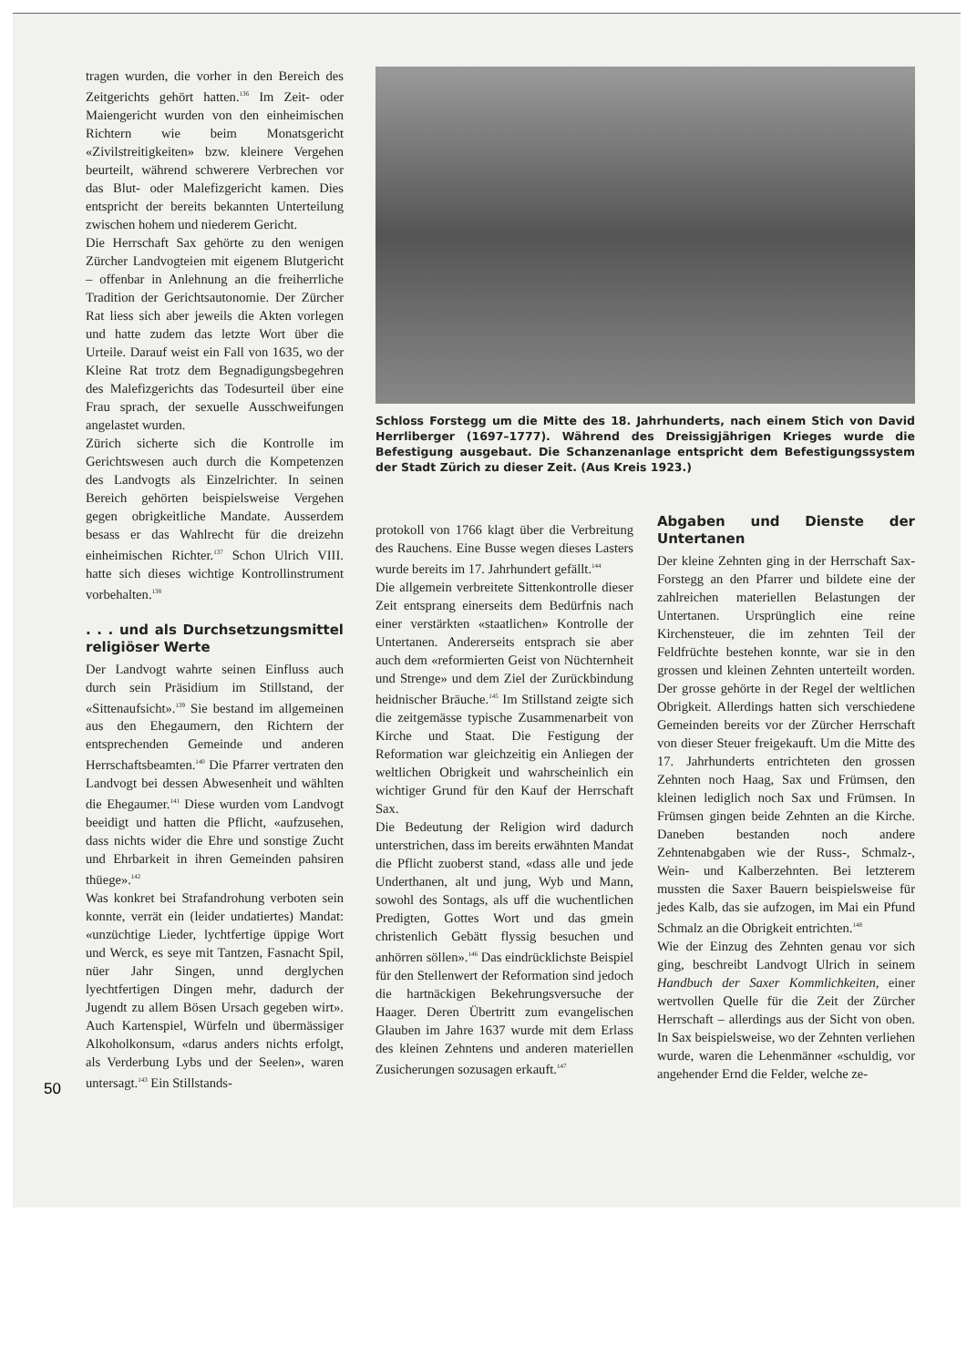tragen wurden, die vorher in den Bereich des Zeitgerichts gehört hatten.<sup>136</sup> Im Zeit- oder Maiengericht wurden von den einheimischen Richtern wie beim Monatsgericht «Zivilstreitigkeiten» bzw. kleinere Vergehen beurteilt, während schwerere Verbrechen vor das Blut- oder Malefizgericht kamen. Dies entspricht der bereits bekannten Unterteilung zwischen hohem und niederem Gericht.
Die Herrschaft Sax gehörte zu den wenigen Zürcher Landvogteien mit eigenem Blutgericht – offenbar in Anlehnung an die freiherrliche Tradition der Gerichtsautonomie. Der Zürcher Rat liess sich aber jeweils die Akten vorlegen und hatte zudem das letzte Wort über die Urteile. Darauf weist ein Fall von 1635, wo der Kleine Rat trotz dem Begnadigungsbegehren des Malefizgerichts das Todesurteil über eine Frau sprach, der sexuelle Ausschweifungen angelastet wurden.
Zürich sicherte sich die Kontrolle im Gerichtswesen auch durch die Kompetenzen des Landvogts als Einzelrichter. In seinen Bereich gehörten beispielsweise Vergehen gegen obrigkeitliche Mandate. Ausserdem besass er das Wahlrecht für die dreizehn einheimischen Richter.<sup>137</sup> Schon Ulrich VIII. hatte sich dieses wichtige Kontrollinstrument vorbehalten.<sup>138</sup>
. . . und als Durchsetzungsmittel religiöser Werte
Der Landvogt wahrte seinen Einfluss auch durch sein Präsidium im Stillstand, der «Sittenaufsicht».<sup>139</sup> Sie bestand im allgemeinen aus den Ehegaumern, den Richtern der entsprechenden Gemeinde und anderen Herrschaftsbeamten.<sup>140</sup> Die Pfarrer vertraten den Landvogt bei dessen Abwesenheit und wählten die Ehegaumer.<sup>141</sup> Diese wurden vom Landvogt beeidigt und hatten die Pflicht, «aufzusehen, dass nichts wider die Ehre und sonstige Zucht und Ehrbarkeit in ihren Gemeinden pahsiren thüege».<sup>142</sup>
Was konkret bei Strafandrohung verboten sein konnte, verrät ein (leider undatiertes) Mandat: «unzüchtige Lieder, lychtfertige üppige Wort und Werck, es seye mit Tantzen, Fasnacht Spil, nüer Jahr Singen, unnd derglychen lyechtfertigen Dingen mehr, dadurch der Jugendt zu allem Bösen Ursach gegeben wirt». Auch Kartenspiel, Würfeln und übermässiger Alkoholkonsum, «darus anders nichts erfolgt, als Verderbung Lybs und der Seelen», waren untersagt.<sup>143</sup> Ein Stillstands-
Schloss Forstegg um die Mitte des 18. Jahrhunderts, nach einem Stich von David Herrliberger (1697–1777). Während des Dreissigjährigen Krieges wurde die Befestigung ausgebaut. Die Schanzenanlage entspricht dem Befestigungssystem der Stadt Zürich zu dieser Zeit. (Aus Kreis 1923.)
protokoll von 1766 klagt über die Verbreitung des Rauchens. Eine Busse wegen dieses Lasters wurde bereits im 17. Jahrhundert gefällt.<sup>144</sup>
Die allgemein verbreitete Sittenkontrolle dieser Zeit entsprang einerseits dem Bedürfnis nach einer verstärkten «staatlichen» Kontrolle der Untertanen. Andererseits entsprach sie aber auch dem «reformierten Geist von Nüchternheit und Strenge» und dem Ziel der Zurückbindung heidnischer Bräuche.<sup>145</sup> Im Stillstand zeigte sich die zeitgemässe typische Zusammenarbeit von Kirche und Staat. Die Festigung der Reformation war gleichzeitig ein Anliegen der weltlichen Obrigkeit und wahrscheinlich ein wichtiger Grund für den Kauf der Herrschaft Sax.
Die Bedeutung der Religion wird dadurch unterstrichen, dass im bereits erwähnten Mandat die Pflicht zuoberst stand, «dass alle und jede Underthanen, alt und jung, Wyb und Mann, sowohl des Sontags, als uff die wuchentlichen Predigten, Gottes Wort und das gmein christenlich Gebätt flyssig besuchen und anhörren söllen».<sup>146</sup> Das eindrücklichste Beispiel für den Stellenwert der Reformation sind jedoch die hartnäckigen Bekehrungsversuche der Haager. Deren Übertritt zum evangelischen Glauben im Jahre 1637 wurde mit dem Erlass des kleinen Zehntens und anderen materiellen Zusicherungen sozusagen erkauft.<sup>147</sup>
Abgaben und Dienste der Untertanen
Der kleine Zehnten ging in der Herrschaft Sax-Forstegg an den Pfarrer und bildete eine der zahlreichen materiellen Belastungen der Untertanen. Ursprünglich eine reine Kirchensteuer, die im zehnten Teil der Feldfrüchte bestehen konnte, war sie in den grossen und kleinen Zehnten unterteilt worden. Der grosse gehörte in der Regel der weltlichen Obrigkeit. Allerdings hatten sich verschiedene Gemeinden bereits vor der Zürcher Herrschaft von dieser Steuer freigekauft. Um die Mitte des 17. Jahrhunderts entrichteten den grossen Zehnten noch Haag, Sax und Frümsen, den kleinen lediglich noch Sax und Frümsen. In Frümsen gingen beide Zehnten an die Kirche. Daneben bestanden noch andere Zehntenabgaben wie der Russ-, Schmalz-, Wein- und Kalberzehnten. Bei letzterem mussten die Saxer Bauern beispielsweise für jedes Kalb, das sie aufzogen, im Mai ein Pfund Schmalz an die Obrigkeit entrichten.<sup>148</sup>
Wie der Einzug des Zehnten genau vor sich ging, beschreibt Landvogt Ulrich in seinem Handbuch der Saxer Kommlichkeiten, einer wertvollen Quelle für die Zeit der Zürcher Herrschaft – allerdings aus der Sicht von oben. In Sax beispielsweise, wo der Zehnten verliehen wurde, waren die Lehenmänner «schuldig, vor angehender Ernd die Felder, welche ze-
50